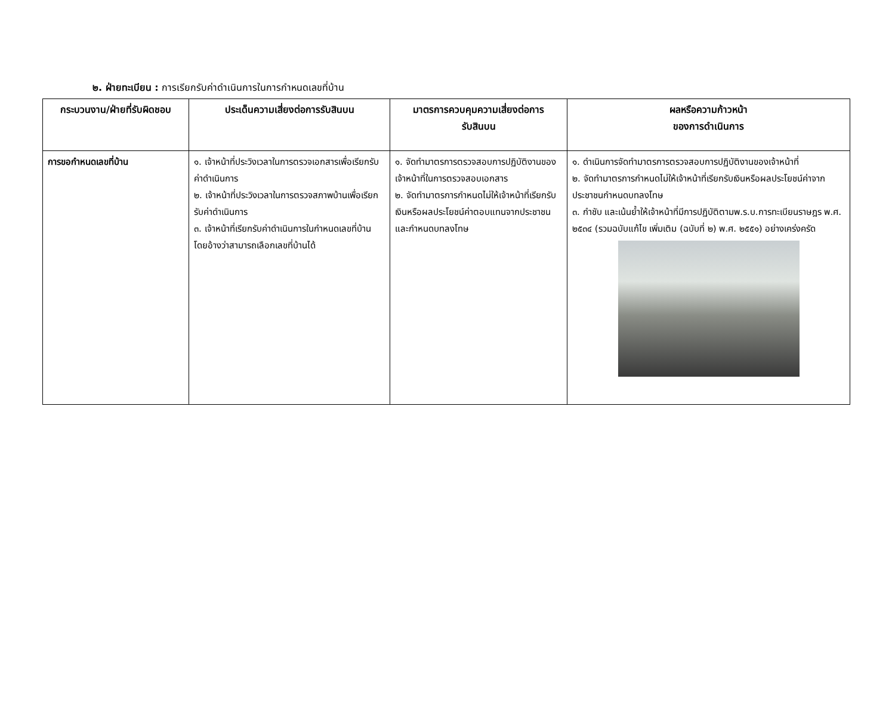๒. ฝ่ายทะเบียน : การเรียกรับค่าดำเนินการในการกำหนดเลขที่บ้าน
| กระบวนงาน/ฝ่ายที่รับผิดชอบ | ประเด็นความเสี่ยงต่อการรับสินบน | มาตรการควบคุมความเสี่ยงต่อการ รับสินบน | ผลหรือความก้าวหน้า ของการดำเนินการ |
| --- | --- | --- | --- |
| การขอกำหนดเลขที่บ้าน | ๑. เจ้าหน้าที่ประวิงเวลาในการตรวจเอกสารเพื่อเรียกรับค่าดำเนินการ ๒. เจ้าหน้าที่ประวิงเวลาในการตรวจสภาพบ้านเพื่อเรียกรับค่าดำเนินการ ๓. เจ้าหน้าที่เรียกรับค่าดำเนินการในกำหนดเลขที่บ้าน โดยอ้างว่าสามารถเลือกเลขที่บ้านได้ | ๑. จัดทำมาตรการตรวจสอบการปฏิบัติงานของเจ้าหน้าที่ในการตรวจสอบเอกสาร ๒. จัดทำมาตรการกำหนดไม่ให้เจ้าหน้าที่เรียกรับเงินหรือผลประโยชน์ค่าตอบแทนจากประชาชนและกำหนดบทลงโทษ | ๑. ดำเนินการจัดทำมาตรการตรวจสอบการปฏิบัติงานของเจ้าหน้าที่ ๒. จัดทำมาตรการกำหนดไม่ให้เจ้าหน้าที่เรียกรับเงินหรือผลประโยชน์ค่าจากประชาชนกำหนดบทลงโทษ ๓. กำชับ และเน้นย้ำให้เจ้าหน้าที่มีการปฏิบัติตามพ.ร.บ.การทะเบียนราษฎร พ.ศ. ๒๕๓๔ (รวมฉบับแก้ไข เพิ่มเติม (ฉบับที่ ๒) พ.ศ. ๒๕๕๑) อย่างเคร่งครัด |